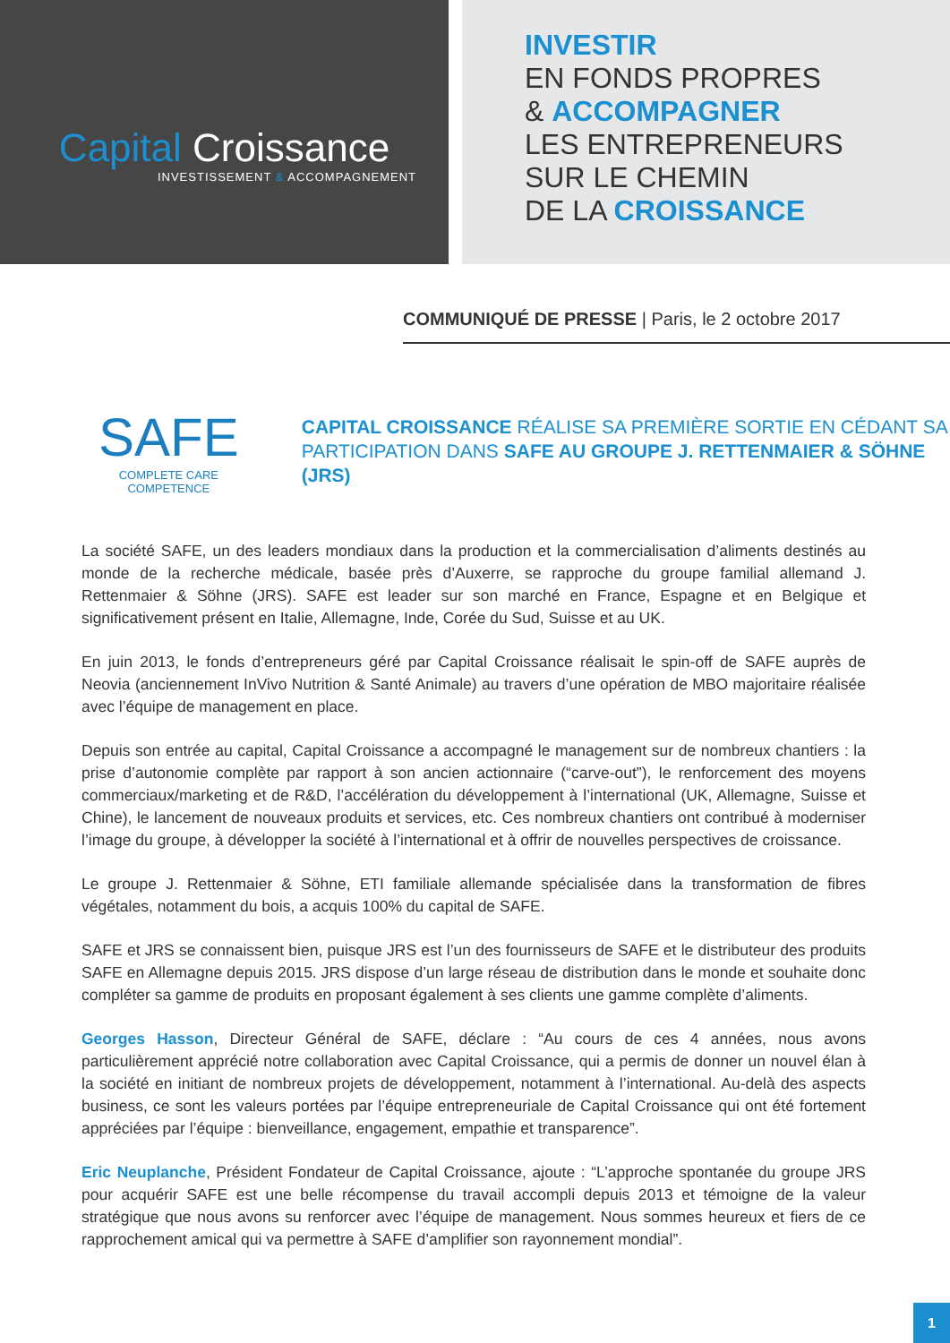Capital Croissance
INVESTISSEMENT & ACCOMPAGNEMENT
INVESTIR
EN FONDS PROPRES
& ACCOMPAGNER
LES ENTREPRENEURS
SUR LE CHEMIN
DE LA CROISSANCE
COMMUNIQUÉ DE PRESSE | Paris, le 2 octobre 2017
SAFE
COMPLETE CARE COMPETENCE
CAPITAL CROISSANCE RÉALISE SA PREMIÈRE SORTIE EN CÉDANT SA PARTICIPATION DANS SAFE AU GROUPE J. RETTENMAIER & SÖHNE (JRS)
La société SAFE, un des leaders mondiaux dans la production et la commercialisation d’aliments destinés au monde de la recherche médicale, basée près d’Auxerre, se rapproche du groupe familial allemand J. Rettenmaier & Söhne (JRS). SAFE est leader sur son marché en France, Espagne et en Belgique et significativement présent en Italie, Allemagne, Inde, Corée du Sud, Suisse et au UK.
En juin 2013, le fonds d’entrepreneurs géré par Capital Croissance réalisait le spin-off de SAFE auprès de Neovia (anciennement InVivo Nutrition & Santé Animale) au travers d’une opération de MBO majoritaire réalisée avec l’équipe de management en place.
Depuis son entrée au capital, Capital Croissance a accompagné le management sur de nombreux chantiers : la prise d’autonomie complète par rapport à son ancien actionnaire (“carve-out”), le renforcement des moyens commerciaux/marketing et de R&D, l’accélération du développement à l’international (UK, Allemagne, Suisse et Chine), le lancement de nouveaux produits et services, etc. Ces nombreux chantiers ont contribué à moderniser l’image du groupe, à développer la société à l’international et à offrir de nouvelles perspectives de croissance.
Le groupe J. Rettenmaier & Söhne, ETI familiale allemande spécialisée dans la transformation de fibres végétales, notamment du bois, a acquis 100% du capital de SAFE.
SAFE et JRS se connaissent bien, puisque JRS est l’un des fournisseurs de SAFE et le distributeur des produits SAFE en Allemagne depuis 2015. JRS dispose d’un large réseau de distribution dans le monde et souhaite donc compléter sa gamme de produits en proposant également à ses clients une gamme complète d’aliments.
Georges Hasson, Directeur Général de SAFE, déclare : “Au cours de ces 4 années, nous avons particulièrement apprécié notre collaboration avec Capital Croissance, qui a permis de donner un nouvel élan à la société en initiant de nombreux projets de développement, notamment à l’international. Au-delà des aspects business, ce sont les valeurs portées par l’équipe entrepreneuriale de Capital Croissance qui ont été fortement appréciées par l’équipe : bienveillance, engagement, empathie et transparence”.
Eric Neuplanche, Président Fondateur de Capital Croissance, ajoute : “L’approche spontanée du groupe JRS pour acquérir SAFE est une belle récompense du travail accompli depuis 2013 et témoigne de la valeur stratégique que nous avons su renforcer avec l’équipe de management. Nous sommes heureux et fiers de ce rapprochement amical qui va permettre à SAFE d’amplifier son rayonnement mondial”.
1